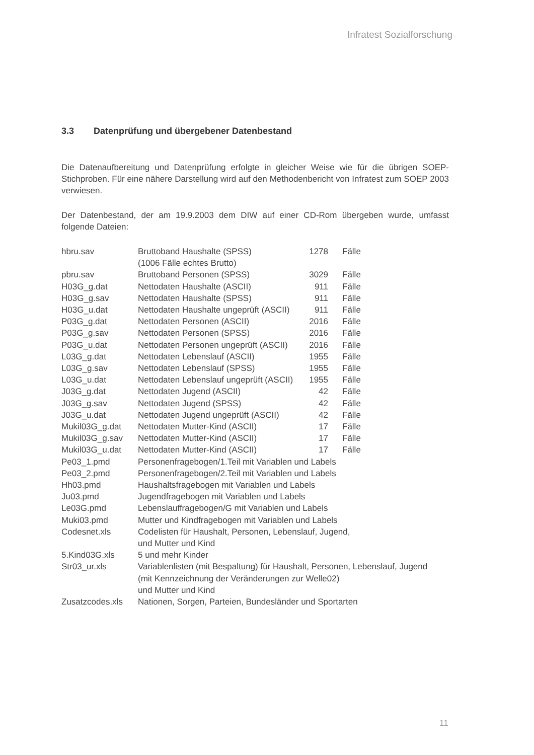Infratest Sozialforschung
3.3 Datenprüfung und übergebener Datenbestand
Die Datenaufbereitung und Datenprüfung erfolgte in gleicher Weise wie für die übrigen SOEP-Stichproben. Für eine nähere Darstellung wird auf den Methodenbericht von Infratest zum SOEP 2003 verwiesen.
Der Datenbestand, der am 19.9.2003 dem DIW auf einer CD-Rom übergeben wurde, umfasst folgende Dateien:
| hbru.sav | Bruttoband Haushalte (SPSS) (1006 Fälle echtes Brutto) | 1278 | Fälle |
| pbru.sav | Bruttoband Personen (SPSS) | 3029 | Fälle |
| H03G_g.dat | Nettodaten Haushalte (ASCII) | 911 | Fälle |
| H03G_g.sav | Nettodaten Haushalte (SPSS) | 911 | Fälle |
| H03G_u.dat | Nettodaten Haushalte ungeprüft (ASCII) | 911 | Fälle |
| P03G_g.dat | Nettodaten Personen (ASCII) | 2016 | Fälle |
| P03G_g.sav | Nettodaten Personen (SPSS) | 2016 | Fälle |
| P03G_u.dat | Nettodaten Personen ungeprüft (ASCII) | 2016 | Fälle |
| L03G_g.dat | Nettodaten Lebenslauf (ASCII) | 1955 | Fälle |
| L03G_g.sav | Nettodaten Lebenslauf (SPSS) | 1955 | Fälle |
| L03G_u.dat | Nettodaten Lebenslauf ungeprüft (ASCII) | 1955 | Fälle |
| J03G_g.dat | Nettodaten Jugend (ASCII) | 42 | Fälle |
| J03G_g.sav | Nettodaten Jugend (SPSS) | 42 | Fälle |
| J03G_u.dat | Nettodaten Jugend ungeprüft (ASCII) | 42 | Fälle |
| Mukil03G_g.dat | Nettodaten Mutter-Kind (ASCII) | 17 | Fälle |
| Mukil03G_g.sav | Nettodaten Mutter-Kind (ASCII) | 17 | Fälle |
| Mukil03G_u.dat | Nettodaten Mutter-Kind (ASCII) | 17 | Fälle |
| Pe03_1.pmd | Personenfragebogen/1.Teil mit Variablen und Labels | | |
| Pe03_2.pmd | Personenfragebogen/2.Teil mit Variablen und Labels | | |
| Hh03.pmd | Haushaltsfragebogen mit Variablen und Labels | | |
| Ju03.pmd | Jugendfragebogen mit Variablen und Labels | | |
| Le03G.pmd | Lebenslauffragebogen/G mit Variablen und Labels | | |
| Muki03.pmd | Mutter und Kindfragebogen mit Variablen und Labels | | |
| Codesnet.xls | Codelisten für Haushalt, Personen, Lebenslauf, Jugend, und Mutter und Kind | | |
| 5.Kind03G.xls | 5 und mehr Kinder | | |
| Str03_ur.xls | Variablenlisten (mit Bespaltung) für Haushalt, Personen, Lebenslauf, Jugend (mit Kennzeichnung der Veränderungen zur Welle02) und Mutter und Kind | | |
| Zusatzcodes.xls | Nationen, Sorgen, Parteien, Bundesländer und Sportarten | | |
11